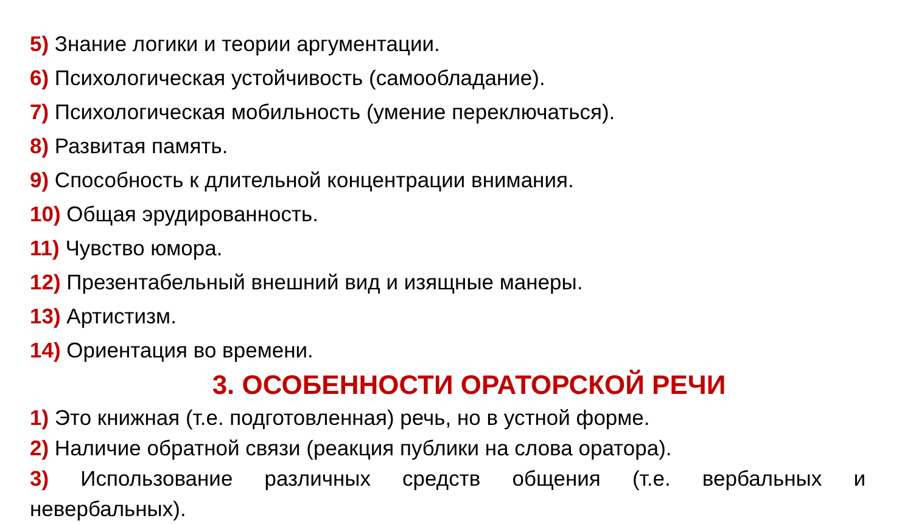5) Знание логики и теории аргументации.
6) Психологическая устойчивость (самообладание).
7) Психологическая мобильность (умение переключаться).
8) Развитая память.
9) Способность к длительной концентрации внимания.
10) Общая эрудированность.
11) Чувство юмора.
12) Презентабельный внешний вид и изящные манеры.
13) Артистизм.
14) Ориентация во времени.
3. ОСОБЕННОСТИ ОРАТОРСКОЙ РЕЧИ
1) Это книжная (т.е. подготовленная) речь, но в устной форме.
2) Наличие обратной связи (реакция публики на слова оратора).
3) Использование различных средств общения (т.е. вербальных и
невербальных).